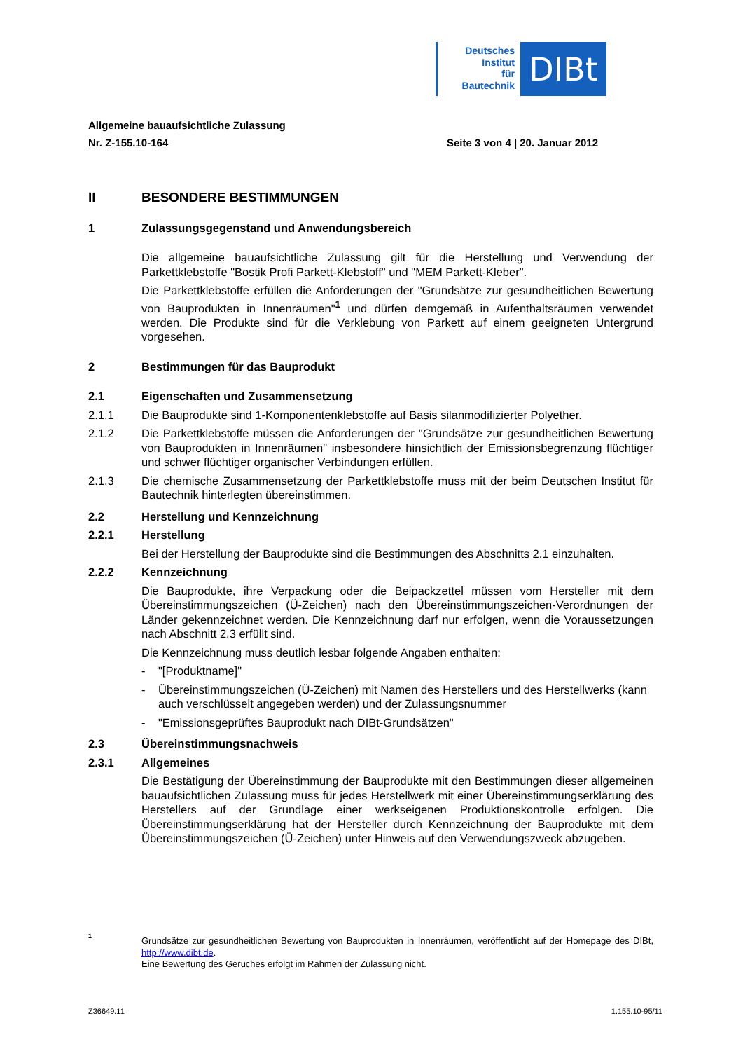Deutsches
Institut
für
Bautechnik
DIBt
Allgemeine bauaufsichtliche Zulassung
Nr. Z-155.10-164 Seite 3 von 4 | 20. Januar 2012
II BESONDERE BESTIMMUNGEN
1 Zulassungsgegenstand und Anwendungsbereich
Die allgemeine bauaufsichtliche Zulassung gilt für die Herstellung und Verwendung der Parkettklebstoffe "Bostik Profi Parkett-Klebstoff" und "MEM Parkett-Kleber".
Die Parkettklebstoffe erfüllen die Anforderungen der "Grundsätze zur gesundheitlichen Bewertung von Bauprodukten in Innenräumen"<sup>1</sup> und dürfen demgemäß in Aufenthaltsräumen verwendet werden. Die Produkte sind für die Verklebung von Parkett auf einem geeigneten Untergrund vorgesehen.
2 Bestimmungen für das Bauprodukt
2.1 Eigenschaften und Zusammensetzung
2.1.1 Die Bauprodukte sind 1-Komponentenklebstoffe auf Basis silanmodifizierter Polyether.
2.1.2 Die Parkettklebstoffe müssen die Anforderungen der "Grundsätze zur gesundheitlichen Bewertung von Bauprodukten in Innenräumen" insbesondere hinsichtlich der Emissionsbegrenzung flüchtiger und schwer flüchtiger organischer Verbindungen erfüllen.
2.1.3 Die chemische Zusammensetzung der Parkettklebstoffe muss mit der beim Deutschen Institut für Bautechnik hinterlegten übereinstimmen.
2.2 Herstellung und Kennzeichnung
2.2.1 Herstellung
Bei der Herstellung der Bauprodukte sind die Bestimmungen des Abschnitts 2.1 einzuhalten.
2.2.2 Kennzeichnung
Die Bauprodukte, ihre Verpackung oder die Beipackzettel müssen vom Hersteller mit dem Übereinstimmungszeichen (Ü-Zeichen) nach den Übereinstimmungszeichen-Verordnungen der Länder gekennzeichnet werden. Die Kennzeichnung darf nur erfolgen, wenn die Voraussetzungen nach Abschnitt 2.3 erfüllt sind.
Die Kennzeichnung muss deutlich lesbar folgende Angaben enthalten:
- "[Produktname]"
- Übereinstimmungszeichen (Ü-Zeichen) mit Namen des Herstellers und des Herstellwerks (kann auch verschlüsselt angegeben werden) und der Zulassungsnummer
- "Emissionsgeprüftes Bauprodukt nach DIBt-Grundsätzen"
2.3 Übereinstimmungsnachweis
2.3.1 Allgemeines
Die Bestätigung der Übereinstimmung der Bauprodukte mit den Bestimmungen dieser allgemeinen bauaufsichtlichen Zulassung muss für jedes Herstellwerk mit einer Übereinstimmungserklärung des Herstellers auf der Grundlage einer werkseigenen Produktionskontrolle erfolgen. Die Übereinstimmungserklärung hat der Hersteller durch Kennzeichnung der Bauprodukte mit dem Übereinstimmungszeichen (Ü-Zeichen) unter Hinweis auf den Verwendungszweck abzugeben.
1 Grundsätze zur gesundheitlichen Bewertung von Bauprodukten in Innenräumen, veröffentlicht auf der Homepage des DIBt, http://www.dibt.de.
Eine Bewertung des Geruches erfolgt im Rahmen der Zulassung nicht.
Z36649.11 1.155.10-95/11